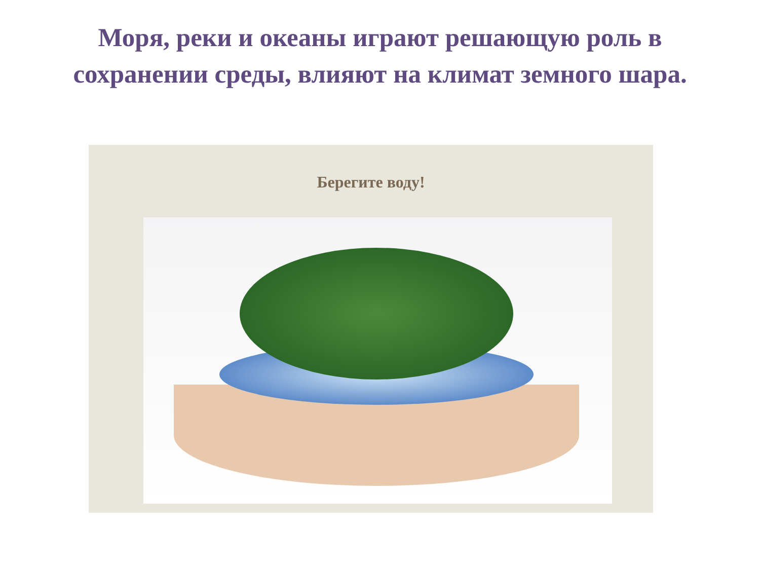Моря, реки и океаны играют решающую роль в
сохранении среды, влияют на климат земного шара.
Берегите воду!